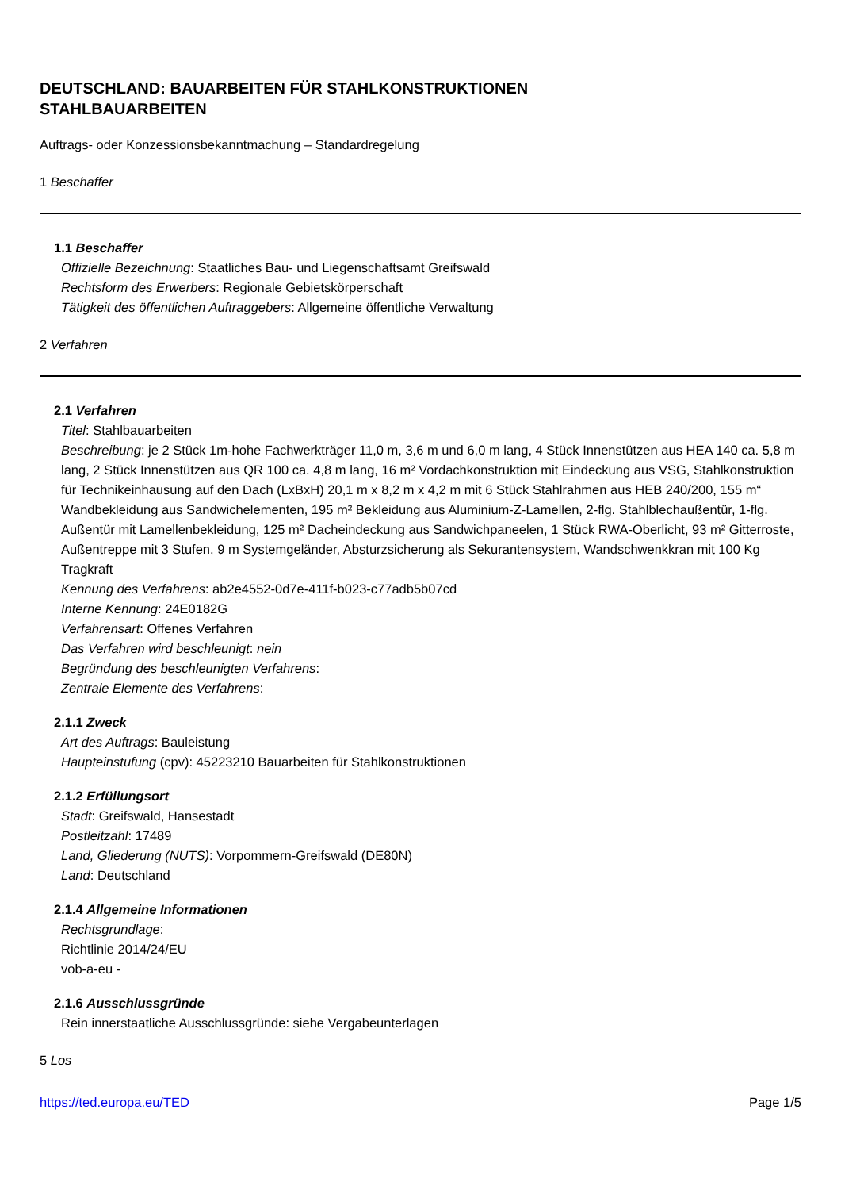DEUTSCHLAND: BAUARBEITEN FÜR STAHLKONSTRUKTIONEN
STAHLBAUARBEITEN
Auftrags- oder Konzessionsbekanntmachung – Standardregelung
1 Beschaffer
1.1 Beschaffer
Offizielle Bezeichnung: Staatliches Bau- und Liegenschaftsamt Greifswald
Rechtsform des Erwerbers: Regionale Gebietskörperschaft
Tätigkeit des öffentlichen Auftraggebers: Allgemeine öffentliche Verwaltung
2 Verfahren
2.1 Verfahren
Titel: Stahlbauarbeiten
Beschreibung: je 2 Stück 1m-hohe Fachwerkträger 11,0 m, 3,6 m und 6,0 m lang, 4 Stück Innenstützen aus HEA 140 ca. 5,8 m lang, 2 Stück Innenstützen aus QR 100 ca. 4,8 m lang, 16 m² Vordachkonstruktion mit Eindeckung aus VSG, Stahlkonstruktion für Technikeinhausung auf den Dach (LxBxH) 20,1 m x 8,2 m x 4,2 m mit 6 Stück Stahlrahmen aus HEB 240/200, 155 m“ Wandbekleidung aus Sandwichelementen, 195 m² Bekleidung aus Aluminium-Z-Lamellen, 2-flg. Stahlblechaußentür, 1-flg. Außentür mit Lamellenbekleidung, 125 m² Dacheindeckung aus Sandwichpaneelen, 1 Stück RWA-Oberlicht, 93 m² Gitterroste, Außentreppe mit 3 Stufen, 9 m Systemgeländer, Absturzsicherung als Sekurantensystem, Wandschwenkkran mit 100 Kg Tragkraft
Kennung des Verfahrens: ab2e4552-0d7e-411f-b023-c77adb5b07cd
Interne Kennung: 24E0182G
Verfahrensart: Offenes Verfahren
Das Verfahren wird beschleunigt: nein
Begründung des beschleunigten Verfahrens:
Zentrale Elemente des Verfahrens:
2.1.1 Zweck
Art des Auftrags: Bauleistung
Haupteinstufung (cpv): 45223210 Bauarbeiten für Stahlkonstruktionen
2.1.2 Erfüllungsort
Stadt: Greifswald, Hansestadt
Postleitzahl: 17489
Land, Gliederung (NUTS): Vorpommern-Greifswald (DE80N)
Land: Deutschland
2.1.4 Allgemeine Informationen
Rechtsgrundlage:
Richtlinie 2014/24/EU
vob-a-eu -
2.1.6 Ausschlussgründe
Rein innerstaatliche Ausschlussgründe: siehe Vergabeunterlagen
5 Los
https://ted.europa.eu/TED Page 1/5